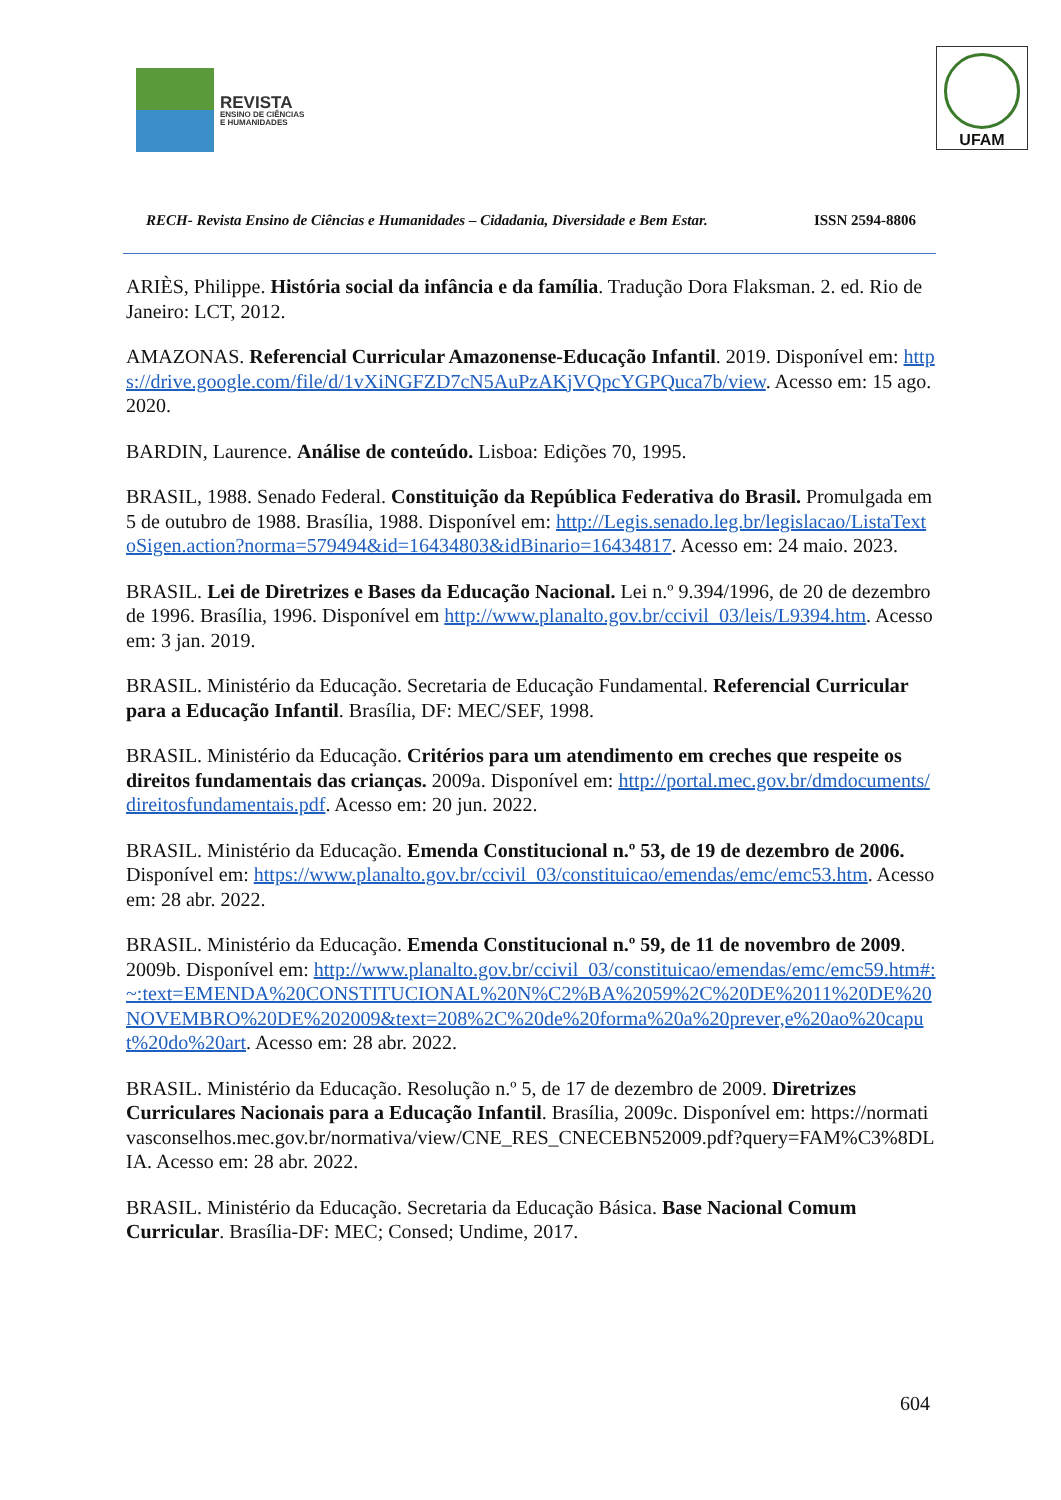REVISTA ENSINO DE CIÊNCIAS E HUMANIDADES
UFAM
RECH- Revista Ensino de Ciências e Humanidades – Cidadania, Diversidade e Bem Estar. ISSN 2594-8806
ARIÈS, Philippe. História social da infância e da família. Tradução Dora Flaksman. 2. ed. Rio de Janeiro: LCT, 2012.
AMAZONAS. Referencial Curricular Amazonense-Educação Infantil. 2019. Disponível em: https://drive.google.com/file/d/1vXiNGFZD7cN5AuPzAKjVQpcYGPQuca7b/view. Acesso em: 15 ago. 2020.
BARDIN, Laurence. Análise de conteúdo. Lisboa: Edições 70, 1995.
BRASIL, 1988. Senado Federal. Constituição da República Federativa do Brasil. Promulgada em 5 de outubro de 1988. Brasília, 1988. Disponível em: http://Legis.senado.leg.br/legislacao/ListaTextoSigen.action?norma=579494&id=16434803&idBinario=16434817. Acesso em: 24 maio. 2023.
BRASIL. Lei de Diretrizes e Bases da Educação Nacional. Lei n.º 9.394/1996, de 20 de dezembro de 1996. Brasília, 1996. Disponível em http://www.planalto.gov.br/ccivil_03/leis/L9394.htm. Acesso em: 3 jan. 2019.
BRASIL. Ministério da Educação. Secretaria de Educação Fundamental. Referencial Curricular para a Educação Infantil. Brasília, DF: MEC/SEF, 1998.
BRASIL. Ministério da Educação. Critérios para um atendimento em creches que respeite os direitos fundamentais das crianças. 2009a. Disponível em: http://portal.mec.gov.br/dmdocuments/direitosfundamentais.pdf. Acesso em: 20 jun. 2022.
BRASIL. Ministério da Educação. Emenda Constitucional n.º 53, de 19 de dezembro de 2006. Disponível em: https://www.planalto.gov.br/ccivil_03/constituicao/emendas/emc/emc53.htm. Acesso em: 28 abr. 2022.
BRASIL. Ministério da Educação. Emenda Constitucional n.º 59, de 11 de novembro de 2009. 2009b. Disponível em: http://www.planalto.gov.br/ccivil_03/constituicao/emendas/emc/emc59.htm#:~:text=EMENDA%20CONSTITUCIONAL%20N%C2%BA%2059%2C%20DE%2011%20DE%20NOVEMBRO%20DE%202009&text=208%2C%20de%20forma%20a%20prever,e%20ao%20caput%20do%20art. Acesso em: 28 abr. 2022.
BRASIL. Ministério da Educação. Resolução n.º 5, de 17 de dezembro de 2009. Diretrizes Curriculares Nacionais para a Educação Infantil. Brasília, 2009c. Disponível em: https://normativasconselhos.mec.gov.br/normativa/view/CNE_RES_CNECEBN52009.pdf?query=FAM%C3%8DLIA. Acesso em: 28 abr. 2022.
BRASIL. Ministério da Educação. Secretaria da Educação Básica. Base Nacional Comum Curricular. Brasília-DF: MEC; Consed; Undime, 2017.
604